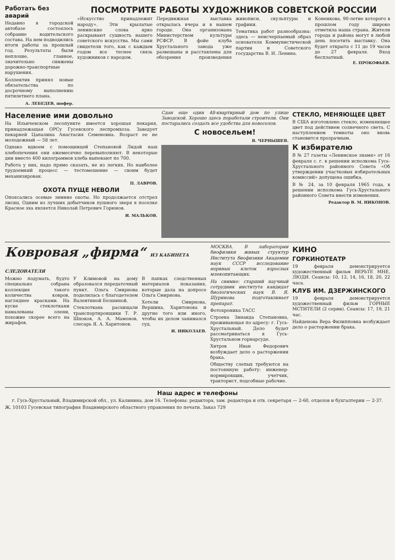Работать без аварий
Недавно в городской автобазе состоялось собрание водительского состава. На нем подводились итоги работы за прошлый год. Результаты были неплохие, главное, значительно снижены дорожно-транспортные нарушения.
Коллектив принял новые обязательства по досрочному выполнению пятилетнего плана.
А. ЛЕБЕДЕВ, шофер.
ПОСМОТРИТЕ РАБОТЫ ХУДОЖНИКОВ СОВЕТСКОЙ РОССИИ
«Искусство принадлежит народу». Эти крылатые ленинские слова ярко раскрывают сущность нашего советского искусства. Мы сами свидетели того, как с каждым годом все теснее связь художников с народом.
Передвижная выставка открылась вчера и в нашем городе. Она организована Министерством культуры РСФСР. В фойе клуба Хрустального завода уже развешаны и расставлены для обозрения произведения живописи, скульптуры и графики.
Тематика работ разнообразна: здесь — неисчерпаемый образ основателя Коммунистической партии и Советского государства В. И. Ленина.
Коненкова, 90-летие которого в прошлом году широко отметила наша страна. Жители города и района могут в любой день посетить выставку. Она будет открыта с 11 до 19 часов до 27 февраля. Вход бесплатный.
Е. ПРОКОФЬЕВ.
Население ими довольно
На Ильичевском лесопункте имеется хорошая пекарня, принадлежащая ОРСу Гусевского леспромхоза. Заведует пекарней Цапалина Анастасия Семеновна. Возраст ее не молодежный — 58 лет.
Однако вдвоем с помощницей Степановой Лидой наш хлебопечения они ежемесячно перевыполняют. В некоторые дни вместо 400 килограммов хлеба выпекают по 700.
Работа у них, надо прямо сказать, не из легких. Но наиболее трудоемкий процесс — тестомешение — своим будет механизирован.
П. ЛАВРОВ.
ОХОТА ПУЩЕ НЕВОЛИ
Опоясались осевые зимние охоты. Но продолжается отстрел лисиц. Одним из лучших добытчиков пушного зверя в поселке Красное эха является Николай Петрович Горюнов.
И. МАЛЬКОВ.
Сдан еще один 48-квартирный дом по улице Заводской. Хорошо здесь поработали строители. Они постарались создать все удобства для новоселов.
С новосельем!
В. ЧЕРНЫШЕВ.
СТЕКЛО, МЕНЯЮЩЕЕ ЦВЕТ
В США изготовлено стекло, изменяющее цвет под действием солнечного света. С наступлением темноты оно вновь становится прозрачным.
К избирателю
В № 27 газеты «Ленинское знамя» от 16 февраля с. г. в решении исполкома Гусь-Хрустального районного Совета «Об утверждении участковых избирательных комиссий» допущена ошибка.
В № 24, за 10 февраля 1965 года, в решении исполкома Гусь-Хрустального районного Совета внести изменения.
Редактор В. М. НИКОНОВ.
Ковровая „фирма“ ИЗ КАБИНЕТА СЛЕДОВАТЕЛЯ
Можно подумать, будто специально собрана коллекция такого количества ковров, нагляднее красками. На куске стеклоткани намалеваны олени, похожие скорее всего на жирафов.
У Климовой на дому образовался передаточный пункт. Ольга Смирнова поделилась с благодетелем Валентиной Безшиной.
Стеклоткань расхищали транспортировщики Т. Р. Шпоков, А. А. Мамонов, слесарь Я. А. Харитонов.
В папках следственных материалов показания, которые дала на допросе Ольга Смирнова.
Хотели Смирнова, Вершина, Харитонова и другие того или иного, чтобы их делом занимался суд.
И. НИКОЛАЕВ.
МОСКВА. В лаборатории биофизики живых структур Института биофизики Академии наук СССР исследование нервных клеток взрослых млекопитающих.
На снимке: старший научный сотрудник института кандидат биологических наук В. Я. Шуринова подготавливает препарат.
Фотохроника ТАСС
Строева Зинаида Степановна, проживающая по адресу: г. Гусь-Хрустальный. Дело будет рассматриваться в Гусь-Хрустальном горнарсуде.
Хитров Иван Федорович возбуждает дело о расторжении брака.
Обществу слепых требуются на постоянную работу: инженер-нормировщик, учетчик, тракторист, подсобные рабочие.
КИНО
ГОРКИНОТЕАТР
19 февраля демонстрируется художественный фильм ВЕРЬТЕ МНЕ, ЛЮДИ. Сеансы: 10, 12, 14, 16, 18, 20, 22 часа.
КЛУБ ИМ. ДЗЕРЖИНСКОГО
19 февраля демонстрируется художественный фильм ГОРНЫЕ МСТИТЕЛИ (2 серии). Сеансы: 17, 19, 21 час.
Найденова Вера Филипповна возбуждает дело о расторжении брака.
Наш адрес и телефоны
г. Гусь-Хрустальный, Владимирской обл., ул. Калинина, дом 16. Телефоны: редактора, зам. редактора и отв. секретаря — 2-60, отделов и бухгалтерии — 2-37.
Ж. 10103 Гусевская типография Владимирского областного управления по печати. Заказ 729